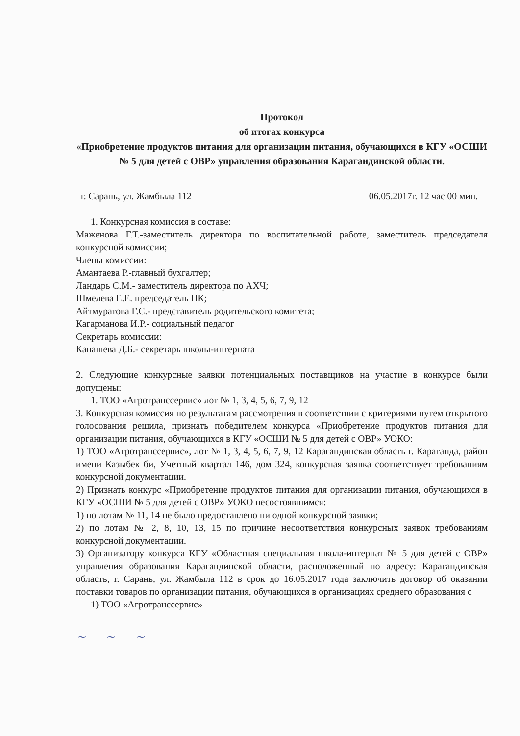Протокол
об итогах конкурса
«Приобретение продуктов питания для организации питания, обучающихся в КГУ «ОСШИ № 5 для детей с ОВР» управления образования Карагандинской области.
г. Сарань, ул. Жамбыла 112 06.05.2017г. 12 час 00 мин.
1. Конкурсная комиссия в составе:
Маженова Г.Т.-заместитель директора по воспитательной работе, заместитель председателя конкурсной комиссии;
Члены комиссии:
Амантаева Р.-главный бухгалтер;
Ландарь С.М.- заместитель директора по АХЧ;
Шмелева Е.Е. председатель ПК;
Айтмуратова Г.С.- представитель родительского комитета;
Кагарманова И.Р.- социальный педагог
Секретарь комиссии:
Канашева Д.Б.- секретарь школы-интерната
2. Следующие конкурсные заявки потенциальных поставщиков на участие в конкурсе были допущены:
1. ТОО «Агротранссервис» лот № 1, 3, 4, 5, 6, 7, 9, 12
3. Конкурсная комиссия по результатам рассмотрения в соответствии с критериями путем открытого голосования решила, признать победителем конкурса «Приобретение продуктов питания для организации питания, обучающихся в КГУ «ОСШИ № 5 для детей с ОВР» УОКО:
1) ТОО «Агротранссервис», лот № 1, 3, 4, 5, 6, 7, 9, 12 Карагандинская область г. Караганда, район имени Казыбек би, Учетный квартал 146, дом 324, конкурсная заявка соответствует требованиям конкурсной документации.
2) Признать конкурс «Приобретение продуктов питания для организации питания, обучающихся в КГУ «ОСШИ № 5 для детей с ОВР» УОКО несостоявшимся:
1) по лотам № 11, 14 не было предоставлено ни одной конкурсной заявки;
2) по лотам № 2, 8, 10, 13, 15 по причине несоответствия конкурсных заявок требованиям конкурсной документации.
3) Организатору конкурса КГУ «Областная специальная школа-интернат № 5 для детей с ОВР» управления образования Карагандинской области, расположенный по адресу: Карагандинская область, г. Сарань, ул. Жамбыла 112 в срок до 16.05.2017 года заключить договор об оказании поставки товаров по организации питания, обучающихся в организациях среднего образования с
1) ТОО «Агротранссервис»
~ ~ ~